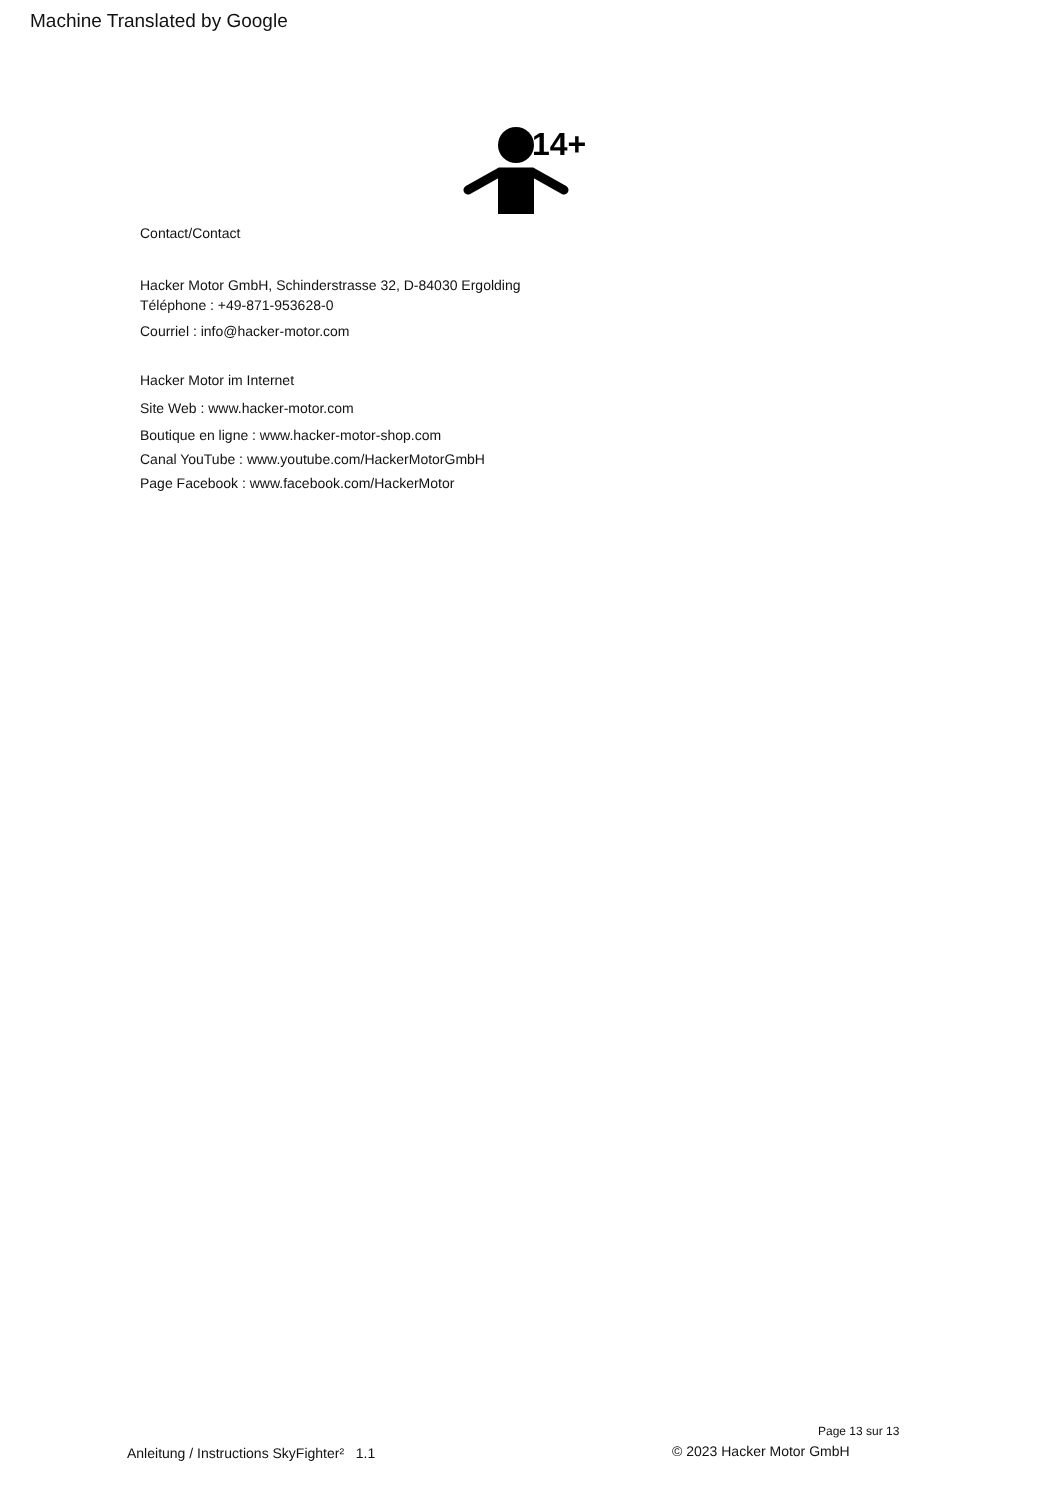Machine Translated by Google
14+
Contact/Contact
Hacker Motor GmbH, Schinderstrasse 32, D-84030 Ergolding
Téléphone : +49-871-953628-0
Courriel : info@hacker-motor.com
Hacker Motor im Internet
Site Web : www.hacker-motor.com
Boutique en ligne : www.hacker-motor-shop.com
Canal YouTube : www.youtube.com/HackerMotorGmbH
Page Facebook : www.facebook.com/HackerMotor
Page 13 sur 13
Anleitung / Instructions SkyFighter² 1.1
© 2023 Hacker Motor GmbH